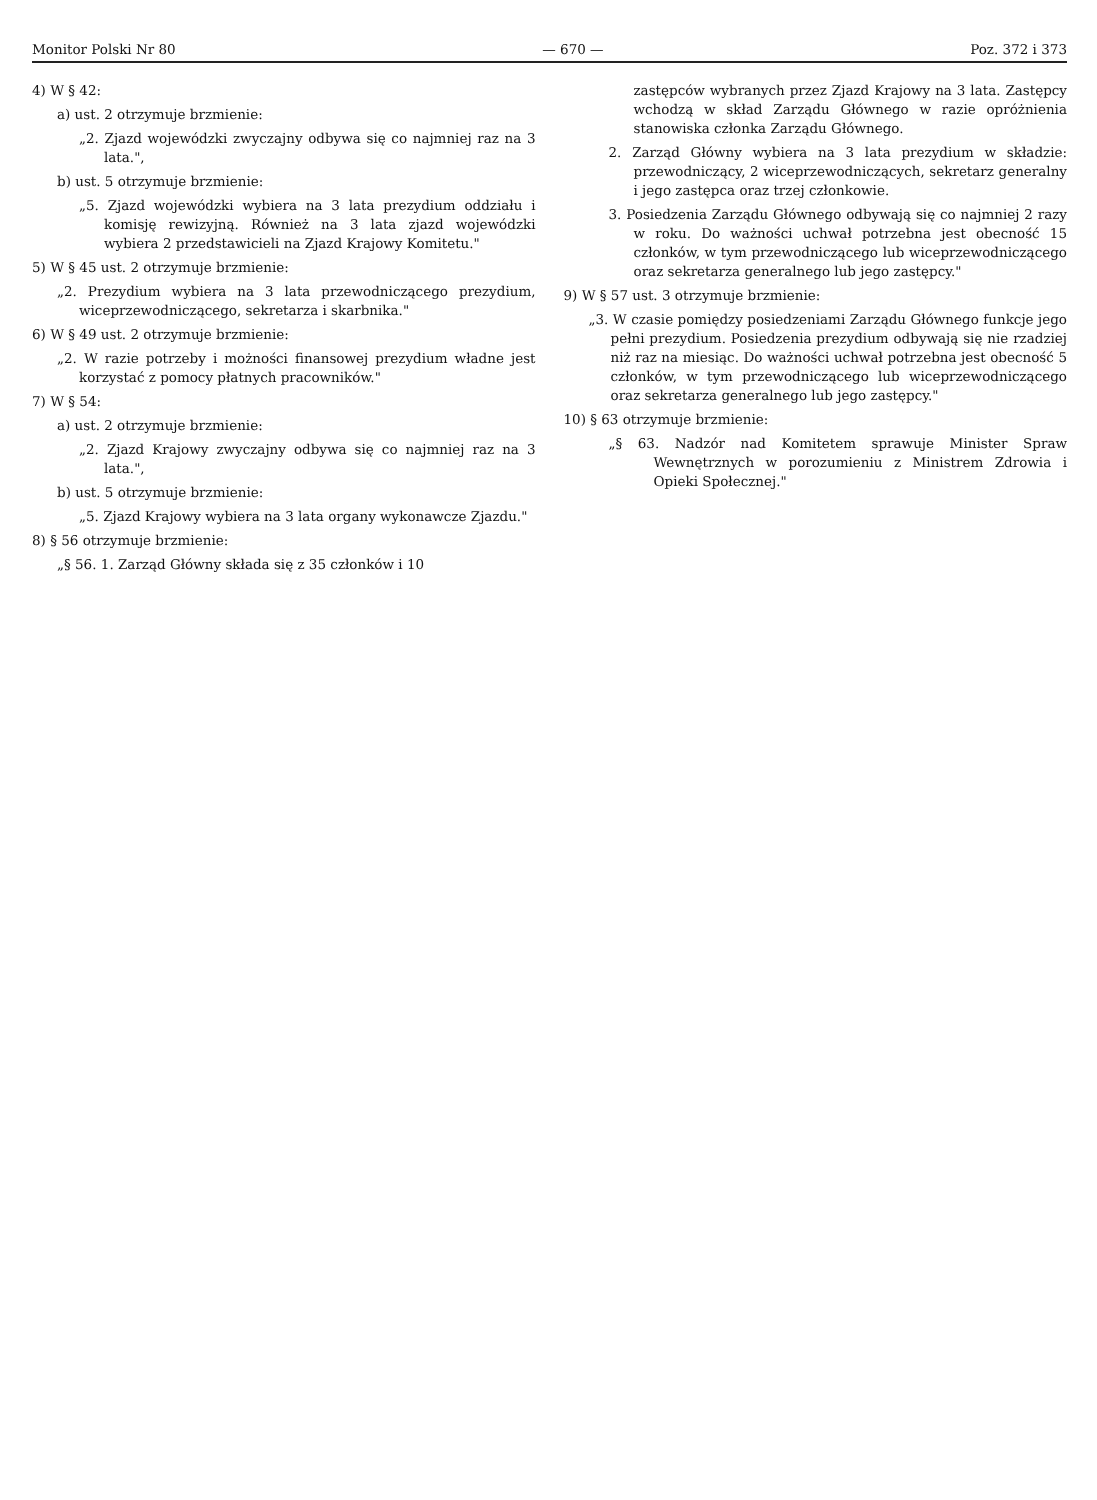Monitor Polski Nr 80 — 670 — Poz. 372 i 373
4) W § 42:
a) ust. 2 otrzymuje brzmienie:
„2. Zjazd wojewódzki zwyczajny odbywa się co najmniej raz na 3 lata.",
b) ust. 5 otrzymuje brzmienie:
„5. Zjazd wojewódzki wybiera na 3 lata prezydium oddziału i komisję rewizyjną. Również na 3 lata zjazd wojewódzki wybiera 2 przedstawicieli na Zjazd Krajowy Komitetu."
5) W § 45 ust. 2 otrzymuje brzmienie:
„2. Prezydium wybiera na 3 lata przewodniczącego prezydium, wiceprzewodniczącego, sekretarza i skarbnika."
6) W § 49 ust. 2 otrzymuje brzmienie:
„2. W razie potrzeby i możności finansowej prezydium władne jest korzystać z pomocy płatnych pracowników."
7) W § 54:
a) ust. 2 otrzymuje brzmienie:
„2. Zjazd Krajowy zwyczajny odbywa się co najmniej raz na 3 lata.",
b) ust. 5 otrzymuje brzmienie:
„5. Zjazd Krajowy wybiera na 3 lata organy wykonawcze Zjazdu."
8) § 56 otrzymuje brzmienie:
„§ 56. 1. Zarząd Główny składa się z 35 członków i 10
zastępców wybranych przez Zjazd Krajowy na 3 lata. Zastępcy wchodzą w skład Zarządu Głównego w razie opróżnienia stanowiska członka Zarządu Głównego.
2. Zarząd Główny wybiera na 3 lata prezydium w składzie: przewodniczący, 2 wiceprzewodniczących, sekretarz generalny i jego zastępca oraz trzej członkowie.
3. Posiedzenia Zarządu Głównego odbywają się co najmniej 2 razy w roku. Do ważności uchwał potrzebna jest obecność 15 członków, w tym przewodniczącego lub wiceprzewodniczącego oraz sekretarza generalnego lub jego zastępcy."
9) W § 57 ust. 3 otrzymuje brzmienie:
„3. W czasie pomiędzy posiedzeniami Zarządu Głównego funkcje jego pełni prezydium. Posiedzenia prezydium odbywają się nie rzadziej niż raz na miesiąc. Do ważności uchwał potrzebna jest obecność 5 członków, w tym przewodniczącego lub wiceprzewodniczącego oraz sekretarza generalnego lub jego zastępcy."
10) § 63 otrzymuje brzmienie:
„§ 63. Nadzór nad Komitetem sprawuje Minister Spraw Wewnętrznych w porozumieniu z Ministrem Zdrowia i Opieki Społecznej."